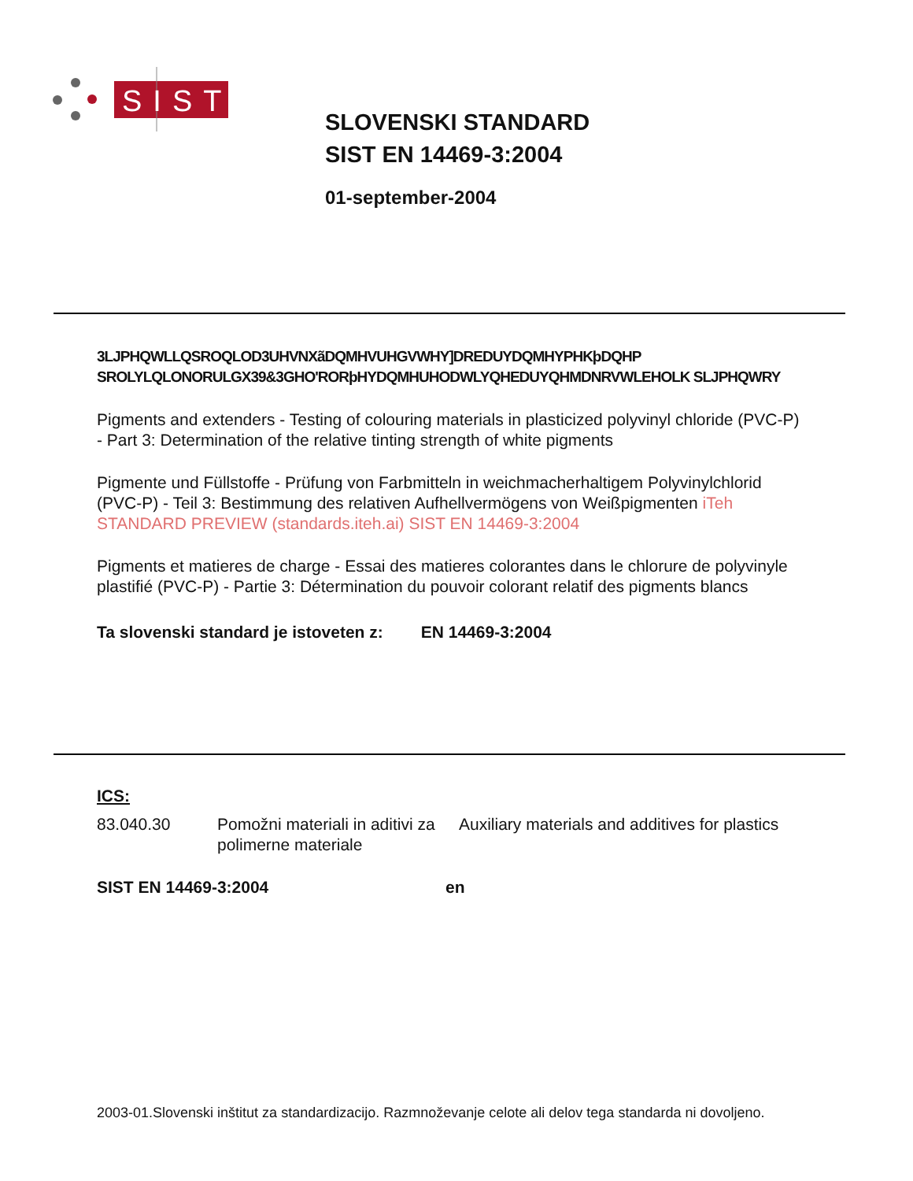SIST
SLOVENSKI STANDARD
SIST EN 14469-3:2004
01-september-2004
3LJPHQWLLQSROQLOD3UHVNXãDQMHVUHGVWHY]DREDUYDQMHYPHKþDQHP SROLYLQLONORULGX39&3GHO'RORþHYDQMHUHODWLYQHEDUYQHMDNRVWLEHOLK SLJPHQWRY
Pigments and extenders - Testing of colouring materials in plasticized polyvinyl chloride (PVC-P) - Part 3: Determination of the relative tinting strength of white pigments
Pigmente und Füllstoffe - Prüfung von Farbmitteln in weichmacherhaltigem Polyvinylchlorid (PVC-P) - Teil 3: Bestimmung des relativen Aufhellvermögens von Weißpigmenten iTeh STANDARD PREVIEW (standards.iteh.ai) SIST EN 14469-3:2004
Pigments et matieres de charge - Essai des matieres colorantes dans le chlorure de polyvinyle plastifié (PVC-P) - Partie 3: Détermination du pouvoir colorant relatif des pigments blancs
Ta slovenski standard je istoveten z: EN 14469-3:2004
ICS:
| 83.040.30 | Pomožni materiali in aditivi za polimerne materiale | Auxiliary materials and additives for plastics |
| SIST EN 14469-3:2004 | en |
2003-01.Slovenski inštitut za standardizacijo. Razmnoževanje celote ali delov tega standarda ni dovoljeno.